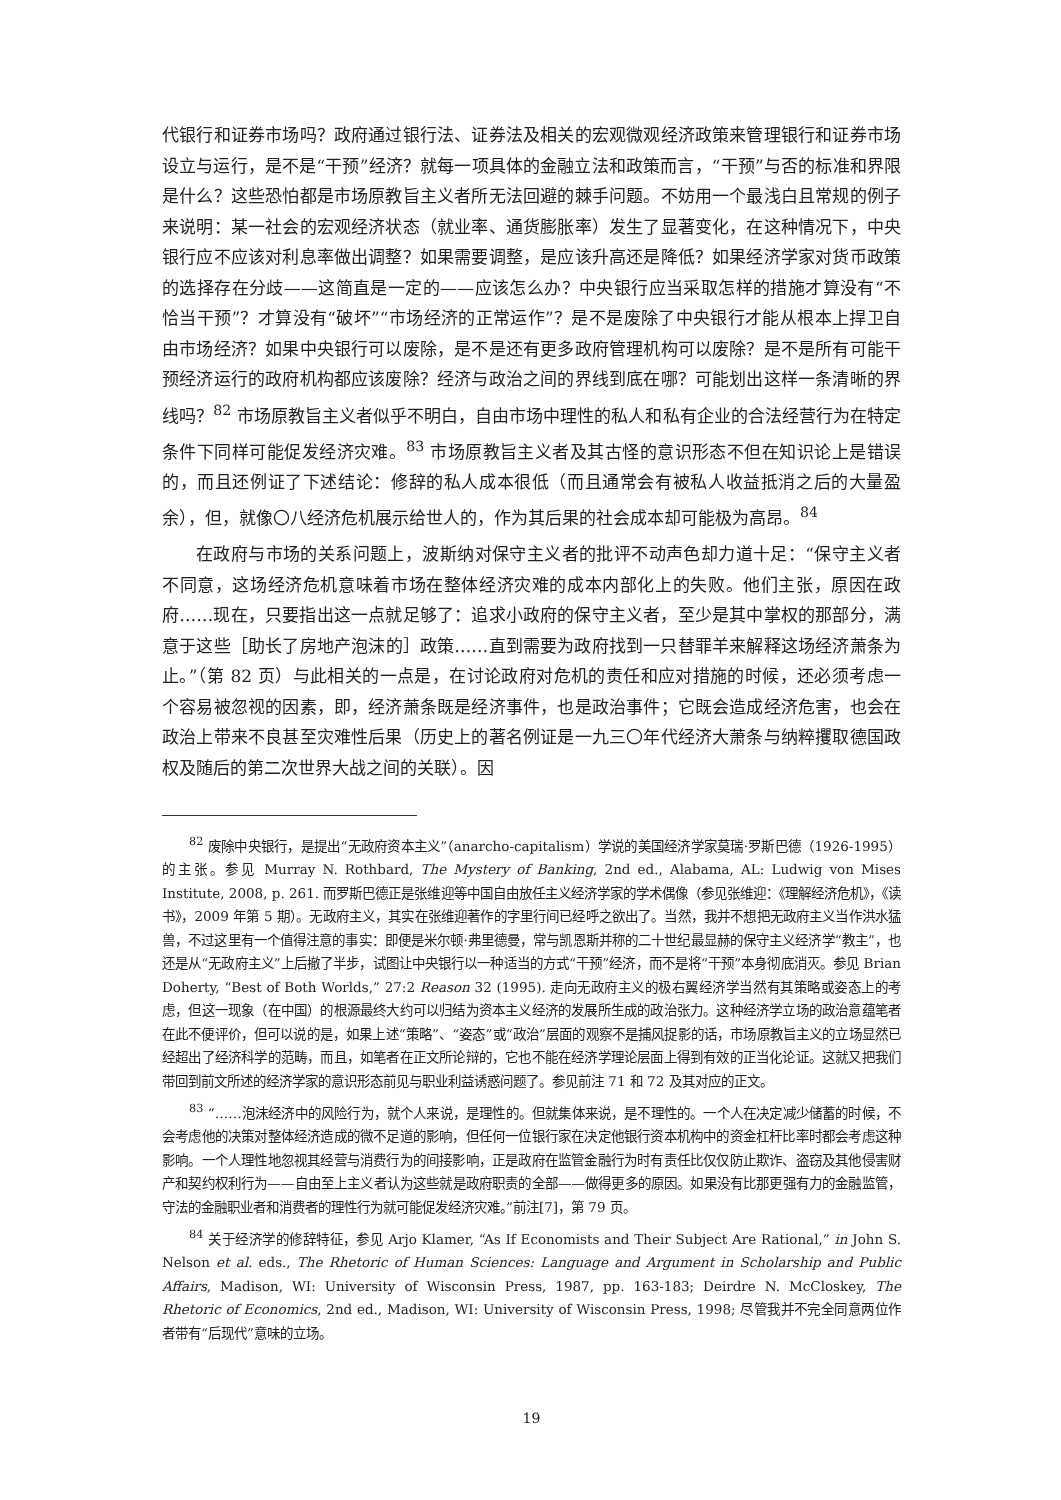代银行和证券市场吗？政府通过银行法、证券法及相关的宏观微观经济政策来管理银行和证券市场设立与运行，是不是“干预”经济？就每一项具体的金融立法和政策而言，“干预”与否的标准和界限是什么？这些恐怕都是市场原教旨主义者所无法回避的棘手问题。不妨用一个最浅白且常规的例子来说明：某一社会的宏观经济状态（就业率、通货膨胀率）发生了显著变化，在这种情况下，中央银行应不应该对利息率做出调整？如果需要调整，是应该升高还是降低？如果经济学家对货币政策的选择存在分歧——这简直是一定的——应该怎么办？中央银行应当采取怎样的措施才算没有“不恰当干预”？才算没有“破坏”“市场经济的正常运作”？是不是废除了中央银行才能从根本上捍卫自由市场经济？如果中央银行可以废除，是不是还有更多政府管理机构可以废除？是不是所有可能干预经济运行的政府机构都应该废除？经济与政治之间的界线到底在哪？可能划出这样一条清晰的界线吗？<sup>82</sup> 市场原教旨主义者似乎不明白，自由市场中理性的私人和私有企业的合法经营行为在特定条件下同样可能促发经济灾难。<sup>83</sup> 市场原教旨主义者及其古怪的意识形态不但在知识论上是错误的，而且还例证了下述结论：修辞的私人成本很低（而且通常会有被私人收益抵消之后的大量盈余），但，就像〇八经济危机展示给世人的，作为其后果的社会成本却可能极为高昂。<sup>84</sup>
在政府与市场的关系问题上，波斯纳对保守主义者的批评不动声色却力道十足：“保守主义者不同意，这场经济危机意味着市场在整体经济灾难的成本内部化上的失败。他们主张，原因在政府……现在，只要指出这一点就足够了：追求小政府的保守主义者，至少是其中掌权的那部分，满意于这些［助长了房地产泡沫的］政策……直到需要为政府找到一只替罪羊来解释这场经济萧条为止。”（第 82 页）与此相关的一点是，在讨论政府对危机的责任和应对措施的时候，还必须考虑一个容易被忽视的因素，即，经济萧条既是经济事件，也是政治事件；它既会造成经济危害，也会在政治上带来不良甚至灾难性后果（历史上的著名例证是一九三〇年代经济大萧条与纳粹攫取德国政权及随后的第二次世界大战之间的关联）。因
<sup>82</sup> 废除中央银行，是提出“无政府资本主义”（anarcho-capitalism）学说的美国经济学家莫瑞·罗斯巴德（1926-1995）的主张。参见 Murray N. Rothbard, The Mystery of Banking, 2nd ed., Alabama, AL: Ludwig von Mises Institute, 2008, p. 261. 而罗斯巴德正是张维迎等中国自由放任主义经济学家的学术偶像（参见张维迎：《理解经济危机》，《读书》，2009 年第 5 期）。无政府主义，其实在张维迎著作的字里行间已经呼之欲出了。当然，我并不想把无政府主义当作洪水猛兽，不过这里有一个值得注意的事实：即便是米尔顿·弗里德曼，常与凯恩斯并称的二十世纪最显赫的保守主义经济学“教主”，也还是从“无政府主义”上后撤了半步，试图让中央银行以一种适当的方式“干预”经济，而不是将“干预”本身彻底消灭。参见 Brian Doherty, “Best of Both Worlds,” 27:2 Reason 32 (1995). 走向无政府主义的极右翼经济学当然有其策略或姿态上的考虑，但这一现象（在中国）的根源最终大约可以归结为资本主义经济的发展所生成的政治张力。这种经济学立场的政治意蕴笔者在此不便评价，但可以说的是，如果上述“策略”、“姿态”或“政治”层面的观察不是捕风捉影的话，市场原教旨主义的立场显然已经超出了经济科学的范畴，而且，如笔者在正文所论辩的，它也不能在经济学理论层面上得到有效的正当化论证。这就又把我们带回到前文所述的经济学家的意识形态前见与职业利益诱惑问题了。参见前注 71 和 72 及其对应的正文。
<sup>83</sup> “……泡沫经济中的风险行为，就个人来说，是理性的。但就集体来说，是不理性的。一个人在决定减少储蓄的时候，不会考虑他的决策对整体经济造成的微不足道的影响，但任何一位银行家在决定他银行资本机构中的资金杠杆比率时都会考虑这种影响。一个人理性地忽视其经营与消费行为的间接影响，正是政府在监管金融行为时有责任比仅仅防止欺诈、盗窃及其他侵害财产和契约权利行为——自由至上主义者认为这些就是政府职责的全部——做得更多的原因。如果没有比那更强有力的金融监管，守法的金融职业者和消费者的理性行为就可能促发经济灾难。”前注[7]，第 79 页。
<sup>84</sup> 关于经济学的修辞特征，参见 Arjo Klamer, “As If Economists and Their Subject Are Rational,” in John S. Nelson et al. eds., The Rhetoric of Human Sciences: Language and Argument in Scholarship and Public Affairs, Madison, WI: University of Wisconsin Press, 1987, pp. 163-183; Deirdre N. McCloskey, The Rhetoric of Economics, 2nd ed., Madison, WI: University of Wisconsin Press, 1998; 尽管我并不完全同意两位作者带有“后现代”意味的立场。
19